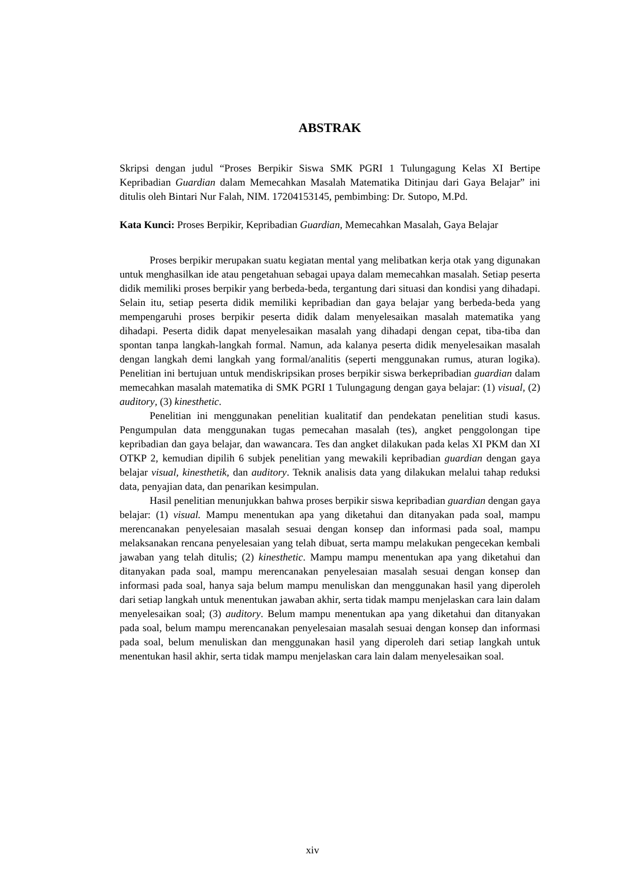ABSTRAK
Skripsi dengan judul “Proses Berpikir Siswa SMK PGRI 1 Tulungagung Kelas XI Bertipe Kepribadian Guardian dalam Memecahkan Masalah Matematika Ditinjau dari Gaya Belajar” ini ditulis oleh Bintari Nur Falah, NIM. 17204153145, pembimbing: Dr. Sutopo, M.Pd.
Kata Kunci: Proses Berpikir, Kepribadian Guardian, Memecahkan Masalah, Gaya Belajar
Proses berpikir merupakan suatu kegiatan mental yang melibatkan kerja otak yang digunakan untuk menghasilkan ide atau pengetahuan sebagai upaya dalam memecahkan masalah. Setiap peserta didik memiliki proses berpikir yang berbeda-beda, tergantung dari situasi dan kondisi yang dihadapi. Selain itu, setiap peserta didik memiliki kepribadian dan gaya belajar yang berbeda-beda yang mempengaruhi proses berpikir peserta didik dalam menyelesaikan masalah matematika yang dihadapi. Peserta didik dapat menyelesaikan masalah yang dihadapi dengan cepat, tiba-tiba dan spontan tanpa langkah-langkah formal. Namun, ada kalanya peserta didik menyelesaikan masalah dengan langkah demi langkah yang formal/analitis (seperti menggunakan rumus, aturan logika). Penelitian ini bertujuan untuk mendiskripsikan proses berpikir siswa berkepribadian guardian dalam memecahkan masalah matematika di SMK PGRI 1 Tulungagung dengan gaya belajar: (1) visual, (2) auditory, (3) kinesthetic.
Penelitian ini menggunakan penelitian kualitatif dan pendekatan penelitian studi kasus. Pengumpulan data menggunakan tugas pemecahan masalah (tes), angket penggolongan tipe kepribadian dan gaya belajar, dan wawancara. Tes dan angket dilakukan pada kelas XI PKM dan XI OTKP 2, kemudian dipilih 6 subjek penelitian yang mewakili kepribadian guardian dengan gaya belajar visual, kinesthetik, dan auditory. Teknik analisis data yang dilakukan melalui tahap reduksi data, penyajian data, dan penarikan kesimpulan.
Hasil penelitian menunjukkan bahwa proses berpikir siswa kepribadian guardian dengan gaya belajar: (1) visual. Mampu menentukan apa yang diketahui dan ditanyakan pada soal, mampu merencanakan penyelesaian masalah sesuai dengan konsep dan informasi pada soal, mampu melaksanakan rencana penyelesaian yang telah dibuat, serta mampu melakukan pengecekan kembali jawaban yang telah ditulis; (2) kinesthetic. Mampu mampu menentukan apa yang diketahui dan ditanyakan pada soal, mampu merencanakan penyelesaian masalah sesuai dengan konsep dan informasi pada soal, hanya saja belum mampu menuliskan dan menggunakan hasil yang diperoleh dari setiap langkah untuk menentukan jawaban akhir, serta tidak mampu menjelaskan cara lain dalam menyelesaikan soal; (3) auditory. Belum mampu menentukan apa yang diketahui dan ditanyakan pada soal, belum mampu merencanakan penyelesaian masalah sesuai dengan konsep dan informasi pada soal, belum menuliskan dan menggunakan hasil yang diperoleh dari setiap langkah untuk menentukan hasil akhir, serta tidak mampu menjelaskan cara lain dalam menyelesaikan soal.
xiv